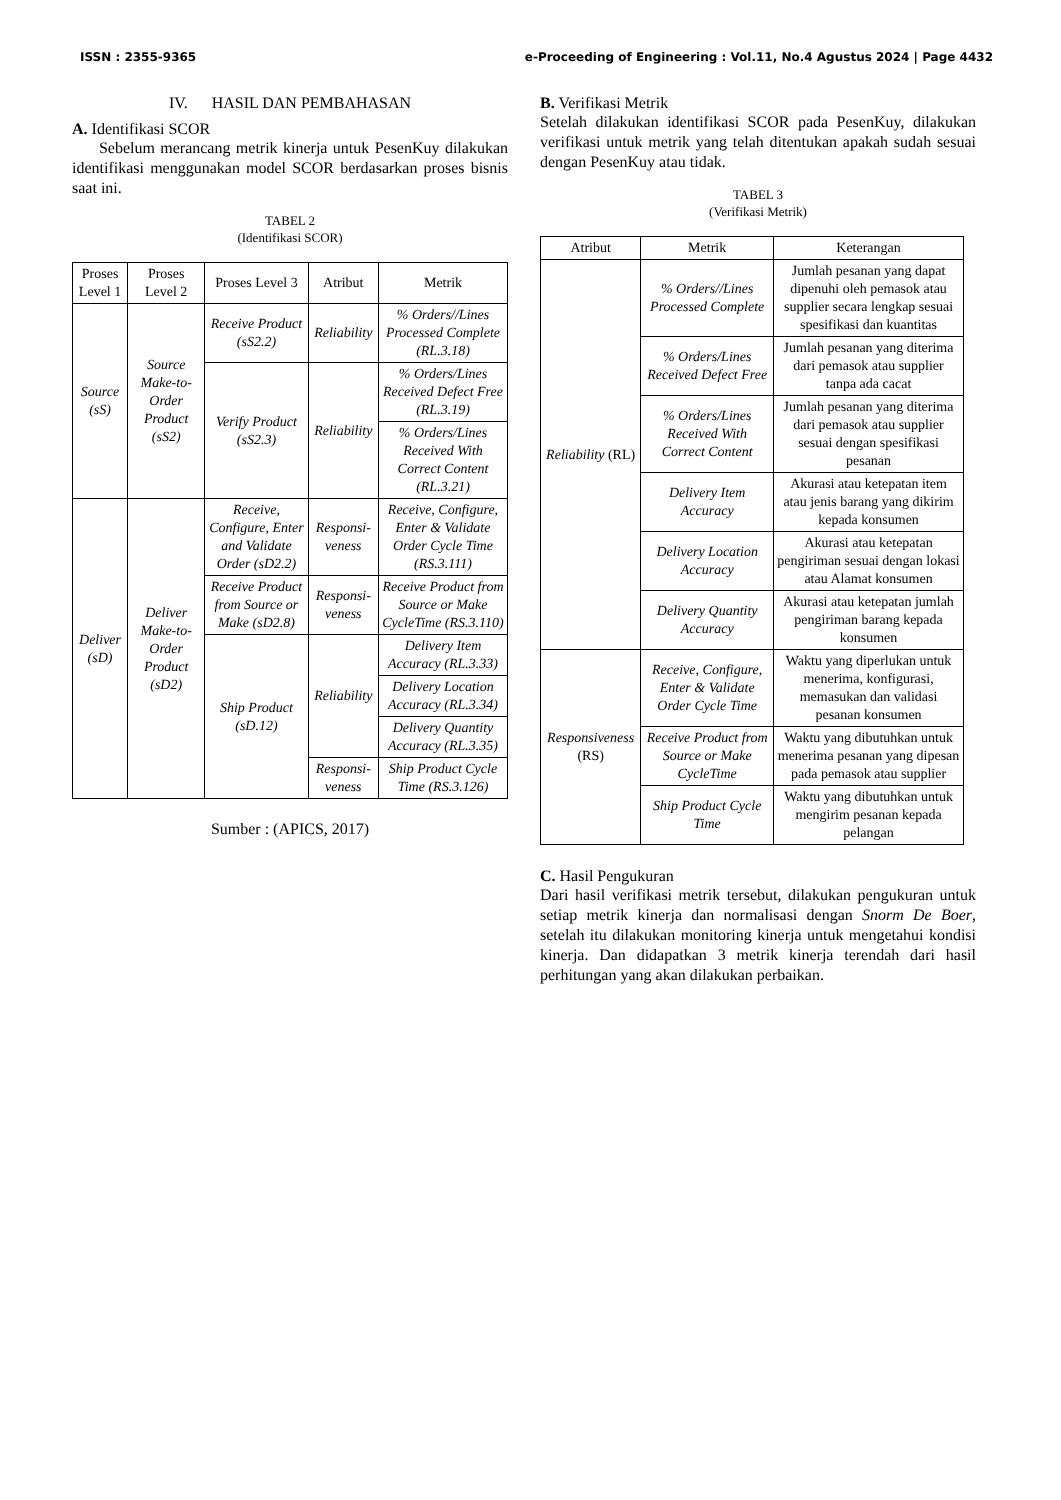ISSN : 2355-9365 e-Proceeding of Engineering : Vol.11, No.4 Agustus 2024 | Page 4432
IV. HASIL DAN PEMBAHASAN
A. Identifikasi SCOR
Sebelum merancang metrik kinerja untuk PesenKuy dilakukan identifikasi menggunakan model SCOR berdasarkan proses bisnis saat ini.
TABEL 2
(Identifikasi SCOR)
| Proses Level 1 | Proses Level 2 | Proses Level 3 | Atribut | Metrik |
| --- | --- | --- | --- | --- |
| Source (sS) | Source Make-to-Order Product (sS2) | Receive Product (sS2.2) | Reliability | % Orders//Lines Processed Complete (RL.3.18) |
| | | Verify Product (sS2.3) | Reliability | % Orders/Lines Received Defect Free (RL.3.19) |
| | | | | % Orders/Lines Received With Correct Content (RL.3.21) |
| Deliver (sD) | Deliver Make-to-Order Product (sD2) | Receive, Configure, Enter and Validate Order (sD2.2) | Responsi-veness | Receive, Configure, Enter & Validate Order Cycle Time (RS.3.111) |
| | | Receive Product from Source or Make (sD2.8) | Responsi-veness | Receive Product from Source or Make CycleTime (RS.3.110) |
| | | Ship Product (sD.12) | Reliability | Delivery Item Accuracy (RL.3.33) |
| | | | | Delivery Location Accuracy (RL.3.34) |
| | | | | Delivery Quantity Accuracy (RL.3.35) |
| | | | Responsi-veness | Ship Product Cycle Time (RS.3.126) |
Sumber : (APICS, 2017)
B. Verifikasi Metrik
Setelah dilakukan identifikasi SCOR pada PesenKuy, dilakukan verifikasi untuk metrik yang telah ditentukan apakah sudah sesuai dengan PesenKuy atau tidak.
TABEL 3
(Verifikasi Metrik)
| Atribut | Metrik | Keterangan |
| --- | --- | --- |
| Reliability (RL) | % Orders//Lines Processed Complete | Jumlah pesanan yang dapat dipenuhi oleh pemasok atau supplier secara lengkap sesuai spesifikasi dan kuantitas |
| | % Orders/Lines Received Defect Free | Jumlah pesanan yang diterima dari pemasok atau supplier tanpa ada cacat |
| | % Orders/Lines Received With Correct Content | Jumlah pesanan yang diterima dari pemasok atau supplier sesuai dengan spesifikasi pesanan |
| | Delivery Item Accuracy | Akurasi atau ketepatan item atau jenis barang yang dikirim kepada konsumen |
| | Delivery Location Accuracy | Akurasi atau ketepatan pengiriman sesuai dengan lokasi atau Alamat konsumen |
| | Delivery Quantity Accuracy | Akurasi atau ketepatan jumlah pengiriman barang kepada konsumen |
| Responsiveness (RS) | Receive, Configure, Enter & Validate Order Cycle Time | Waktu yang diperlukan untuk menerima, konfigurasi, memasukan dan validasi pesanan konsumen |
| | Receive Product from Source or Make CycleTime | Waktu yang dibutuhkan untuk menerima pesanan yang dipesan pada pemasok atau supplier |
| | Ship Product Cycle Time | Waktu yang dibutuhkan untuk mengirim pesanan kepada pelangan |
C. Hasil Pengukuran
Dari hasil verifikasi metrik tersebut, dilakukan pengukuran untuk setiap metrik kinerja dan normalisasi dengan Snorm De Boer, setelah itu dilakukan monitoring kinerja untuk mengetahui kondisi kinerja. Dan didapatkan 3 metrik kinerja terendah dari hasil perhitungan yang akan dilakukan perbaikan.